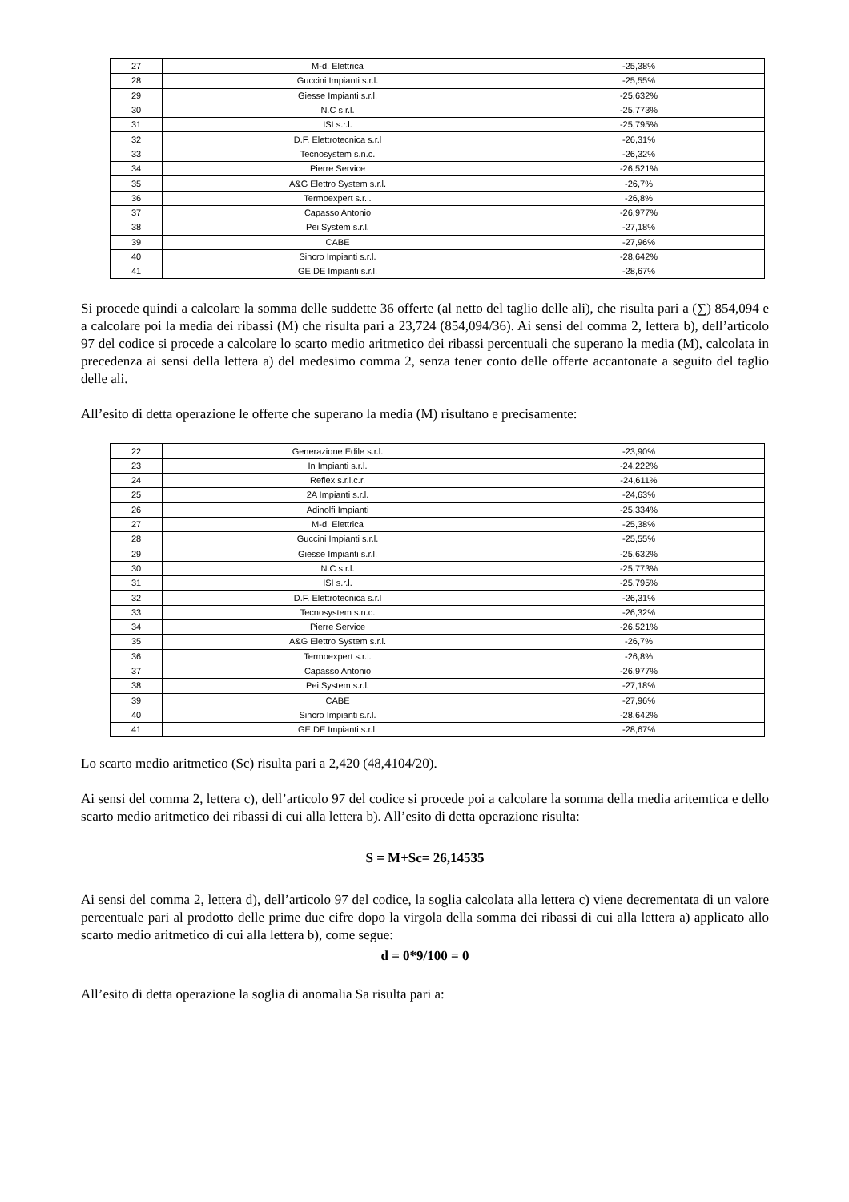| 27 | M-d. Elettrica | -25,38% |
| 28 | Guccini Impianti s.r.l. | -25,55% |
| 29 | Giesse Impianti s.r.l. | -25,632% |
| 30 | N.C s.r.l. | -25,773% |
| 31 | ISI s.r.l. | -25,795% |
| 32 | D.F. Elettrotecnica s.r.l | -26,31% |
| 33 | Tecnosystem s.n.c. | -26,32% |
| 34 | Pierre Service | -26,521% |
| 35 | A&G Elettro System s.r.l. | -26,7% |
| 36 | Termoexpert s.r.l. | -26,8% |
| 37 | Capasso Antonio | -26,977% |
| 38 | Pei System s.r.l. | -27,18% |
| 39 | CABE | -27,96% |
| 40 | Sincro Impianti s.r.l. | -28,642% |
| 41 | GE.DE Impianti s.r.l. | -28,67% |
Si procede quindi a calcolare la somma delle suddette 36 offerte (al netto del taglio delle ali), che risulta pari a (∑) 854,094 e a calcolare poi la media dei ribassi (M) che risulta pari a 23,724 (854,094/36). Ai sensi del comma 2, lettera b), dell’articolo 97 del codice si procede a calcolare lo scarto medio aritmetico dei ribassi percentuali che superano la media (M), calcolata in precedenza ai sensi della lettera a) del medesimo comma 2, senza tener conto delle offerte accantonate a seguito del taglio delle ali.
All’esito di detta operazione le offerte che superano la media (M) risultano e precisamente:
| 22 | Generazione Edile s.r.l. | -23,90% |
| 23 | In Impianti s.r.l. | -24,222% |
| 24 | Reflex s.r.l.c.r. | -24,611% |
| 25 | 2A Impianti s.r.l. | -24,63% |
| 26 | Adinolfi Impianti | -25,334% |
| 27 | M-d. Elettrica | -25,38% |
| 28 | Guccini Impianti s.r.l. | -25,55% |
| 29 | Giesse Impianti s.r.l. | -25,632% |
| 30 | N.C s.r.l. | -25,773% |
| 31 | ISI s.r.l. | -25,795% |
| 32 | D.F. Elettrotecnica s.r.l | -26,31% |
| 33 | Tecnosystem s.n.c. | -26,32% |
| 34 | Pierre Service | -26,521% |
| 35 | A&G Elettro System s.r.l. | -26,7% |
| 36 | Termoexpert s.r.l. | -26,8% |
| 37 | Capasso Antonio | -26,977% |
| 38 | Pei System s.r.l. | -27,18% |
| 39 | CABE | -27,96% |
| 40 | Sincro Impianti s.r.l. | -28,642% |
| 41 | GE.DE Impianti s.r.l. | -28,67% |
Lo scarto medio aritmetico (Sc) risulta pari a 2,420 (48,4104/20).
Ai sensi del comma 2, lettera c), dell’articolo 97 del codice si procede poi a calcolare la somma della media aritemtica e dello scarto medio aritmetico dei ribassi di cui alla lettera b). All’esito di detta operazione risulta:
S = M+Sc= 26,14535
Ai sensi del comma 2, lettera d), dell’articolo 97 del codice, la soglia calcolata alla lettera c) viene decrementata di un valore percentuale pari al prodotto delle prime due cifre dopo la virgola della somma dei ribassi di cui alla lettera a) applicato allo scarto medio aritmetico di cui alla lettera b), come segue:
d = 0*9/100 = 0
All’esito di detta operazione la soglia di anomalia Sa risulta pari a: